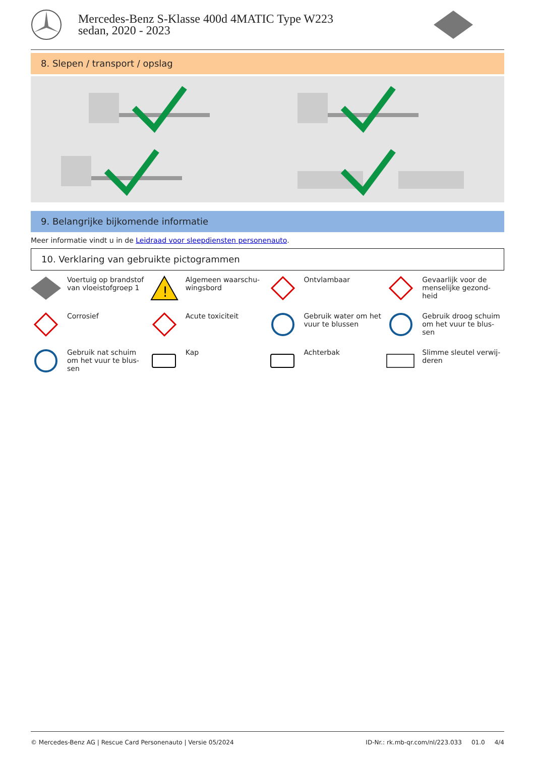Mercedes-Benz S-Klasse 400d 4MATIC Type W223 sedan, 2020 - 2023
8. Slepen / transport / opslag
9. Belangrijke bijkomende informatie
Meer informatie vindt u in de Leidraad voor sleepdiensten personenauto.
10. Verklaring van gebruikte pictogrammen
Voertuig op brandstof van vloeistofgroep 1
!
Algemeen waarschu-wingsbord
Ontvlambaar
Gevaarlijk voor de menselijke gezond-heid
Corrosief
Acute toxiciteit
Gebruik water om het vuur te blussen
Gebruik droog schuim om het vuur te blus-sen
Gebruik nat schuim om het vuur te blus-sen
Kap
Achterbak
Slimme sleutel verwij-deren
© Mercedes-Benz AG | Rescue Card Personenauto | Versie 05/2024 ID-Nr.: rk.mb-qr.com/nl/223.033 01.0 4/4